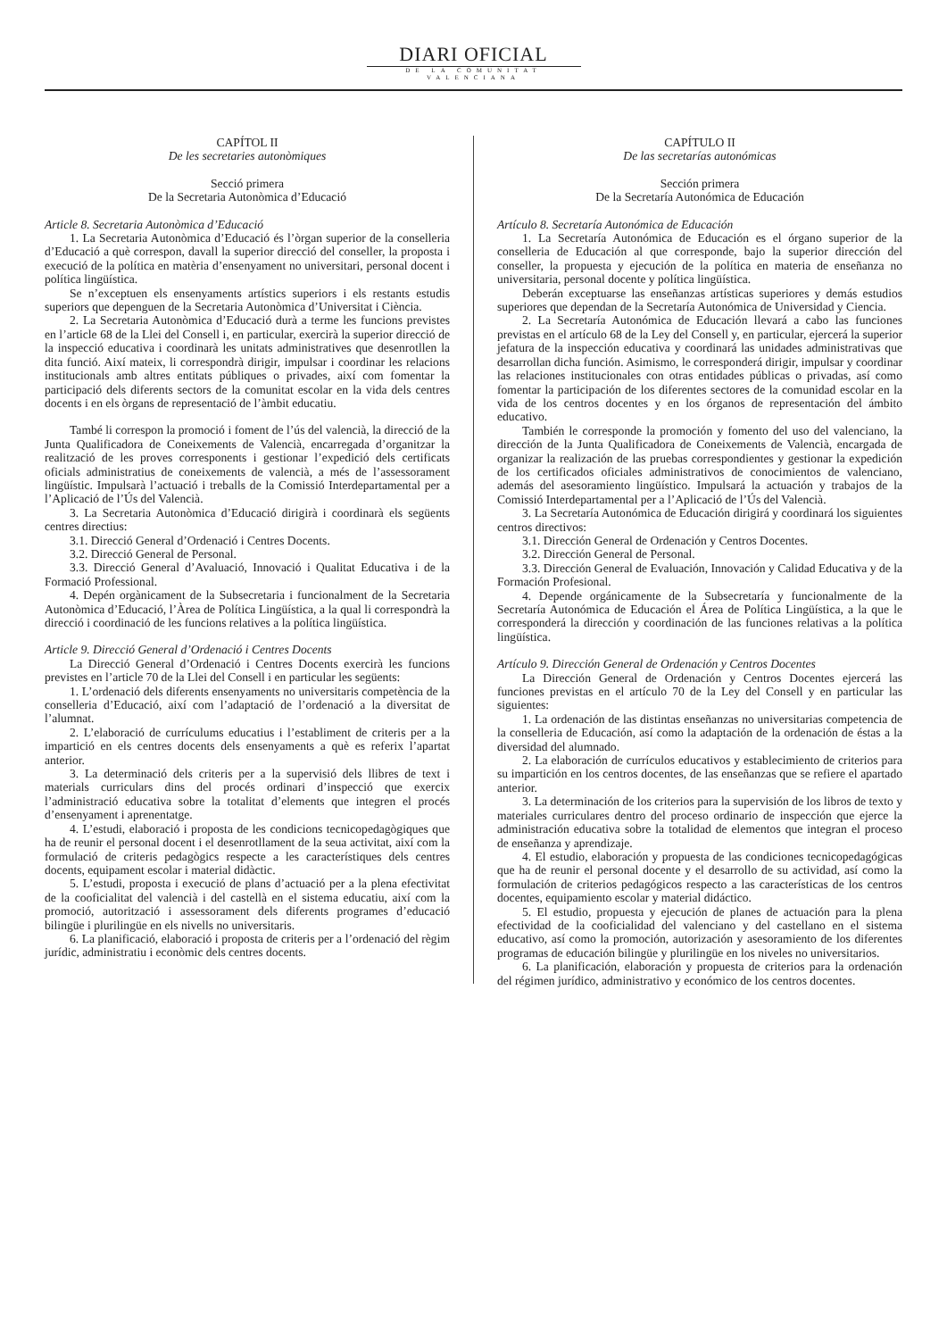DIARI OFICIAL
DE LA COMUNITAT VALENCIANA
CAPÍTOL II
De les secretaries autonòmiques
Secció primera
De la Secretaria Autonòmica d’Educació
Article 8. Secretaria Autonòmica d’Educació
1. La Secretaria Autonòmica d’Educació és l’òrgan superior de la conselleria d’Educació a què correspon, davall la superior direcció del conseller, la proposta i execució de la política en matèria d’ensenyament no universitari, personal docent i política lingüística.
Se n’exceptuen els ensenyaments artístics superiors i els restants estudis superiors que depenguen de la Secretaria Autonòmica d’Universitat i Ciència.
2. La Secretaria Autonòmica d’Educació durà a terme les funcions previstes en l’article 68 de la Llei del Consell i, en particular, exercirà la superior direcció de la inspecció educativa i coordinarà les unitats administratives que desenrotllen la dita funció. Així mateix, li correspondrà dirigir, impulsar i coordinar les relacions institucionals amb altres entitats públiques o privades, així com fomentar la participació dels diferents sectors de la comunitat escolar en la vida dels centres docents i en els òrgans de representació de l’àmbit educatiu.
També li correspon la promoció i foment de l’ús del valencià, la direcció de la Junta Qualificadora de Coneixements de Valencià, encarregada d’organitzar la realització de les proves corresponents i gestionar l’expedició dels certificats oficials administratius de coneixements de valencià, a més de l’assessorament lingüístic. Impulsarà l’actuació i treballs de la Comissió Interdepartamental per a l’Aplicació de l’Ús del Valencià.
3. La Secretaria Autonòmica d’Educació dirigirà i coordinarà els següents centres directius:
3.1. Direcció General d’Ordenació i Centres Docents.
3.2. Direcció General de Personal.
3.3. Direcció General d’Avaluació, Innovació i Qualitat Educativa i de la Formació Professional.
4. Depén orgànicament de la Subsecretaria i funcionalment de la Secretaria Autonòmica d’Educació, l’Àrea de Política Lingüística, a la qual li correspondrà la direcció i coordinació de les funcions relatives a la política lingüística.
Article 9. Direcció General d’Ordenació i Centres Docents
La Direcció General d’Ordenació i Centres Docents exercirà les funcions previstes en l’article 70 de la Llei del Consell i en particular les següents:
1. L’ordenació dels diferents ensenyaments no universitaris competència de la conselleria d’Educació, així com l’adaptació de l’ordenació a la diversitat de l’alumnat.
2. L’elaboració de currículums educatius i l’establiment de criteris per a la impartició en els centres docents dels ensenyaments a què es referix l’apartat anterior.
3. La determinació dels criteris per a la supervisió dels llibres de text i materials curriculars dins del procés ordinari d’inspecció que exercix l’administració educativa sobre la totalitat d’elements que integren el procés d’ensenyament i aprenentatge.
4. L’estudi, elaboració i proposta de les condicions tecnicopedagògiques que ha de reunir el personal docent i el desenrotllament de la seua activitat, així com la formulació de criteris pedagògics respecte a les característiques dels centres docents, equipament escolar i material didàctic.
5. L’estudi, proposta i execució de plans d’actuació per a la plena efectivitat de la cooficialitat del valencià i del castellà en el sistema educatiu, així com la promoció, autorització i assessorament dels diferents programes d’educació bilingüe i plurilingüe en els nivells no universitaris.
6. La planificació, elaboració i proposta de criteris per a l’ordenació del règim jurídic, administratiu i econòmic dels centres docents.
CAPÍTULO II
De las secretarías autonómicas
Sección primera
De la Secretaría Autonómica de Educación
Artículo 8. Secretaría Autonómica de Educación
1. La Secretaría Autonómica de Educación es el órgano superior de la conselleria de Educación al que corresponde, bajo la superior dirección del conseller, la propuesta y ejecución de la política en materia de enseñanza no universitaria, personal docente y política lingüística.
Deberán exceptuarse las enseñanzas artísticas superiores y demás estudios superiores que dependan de la Secretaría Autonómica de Universidad y Ciencia.
2. La Secretaría Autonómica de Educación llevará a cabo las funciones previstas en el artículo 68 de la Ley del Consell y, en particular, ejercerá la superior jefatura de la inspección educativa y coordinará las unidades administrativas que desarrollan dicha función. Asimismo, le corresponderá dirigir, impulsar y coordinar las relaciones institucionales con otras entidades públicas o privadas, así como fomentar la participación de los diferentes sectores de la comunidad escolar en la vida de los centros docentes y en los órganos de representación del ámbito educativo.
También le corresponde la promoción y fomento del uso del valenciano, la dirección de la Junta Qualificadora de Coneixements de Valencià, encargada de organizar la realización de las pruebas correspondientes y gestionar la expedición de los certificados oficiales administrativos de conocimientos de valenciano, además del asesoramiento lingüístico. Impulsará la actuación y trabajos de la Comissió Interdepartamental per a l’Aplicació de l’Ús del Valencià.
3. La Secretaría Autonómica de Educación dirigirá y coordinará los siguientes centros directivos:
3.1. Dirección General de Ordenación y Centros Docentes.
3.2. Dirección General de Personal.
3.3. Dirección General de Evaluación, Innovación y Calidad Educativa y de la Formación Profesional.
4. Depende orgánicamente de la Subsecretaría y funcionalmente de la Secretaría Autonómica de Educación el Área de Política Lingüística, a la que le corresponderá la dirección y coordinación de las funciones relativas a la política lingüística.
Artículo 9. Dirección General de Ordenación y Centros Docentes
La Dirección General de Ordenación y Centros Docentes ejercerá las funciones previstas en el artículo 70 de la Ley del Consell y en particular las siguientes:
1. La ordenación de las distintas enseñanzas no universitarias competencia de la conselleria de Educación, así como la adaptación de la ordenación de éstas a la diversidad del alumnado.
2. La elaboración de currículos educativos y establecimiento de criterios para su impartición en los centros docentes, de las enseñanzas que se refiere el apartado anterior.
3. La determinación de los criterios para la supervisión de los libros de texto y materiales curriculares dentro del proceso ordinario de inspección que ejerce la administración educativa sobre la totalidad de elementos que integran el proceso de enseñanza y aprendizaje.
4. El estudio, elaboración y propuesta de las condiciones tecnicopedagógicas que ha de reunir el personal docente y el desarrollo de su actividad, así como la formulación de criterios pedagógicos respecto a las características de los centros docentes, equipamiento escolar y material didáctico.
5. El estudio, propuesta y ejecución de planes de actuación para la plena efectividad de la cooficialidad del valenciano y del castellano en el sistema educativo, así como la promoción, autorización y asesoramiento de los diferentes programas de educación bilingüe y plurilingüe en los niveles no universitarios.
6. La planificación, elaboración y propuesta de criterios para la ordenación del régimen jurídico, administrativo y económico de los centros docentes.